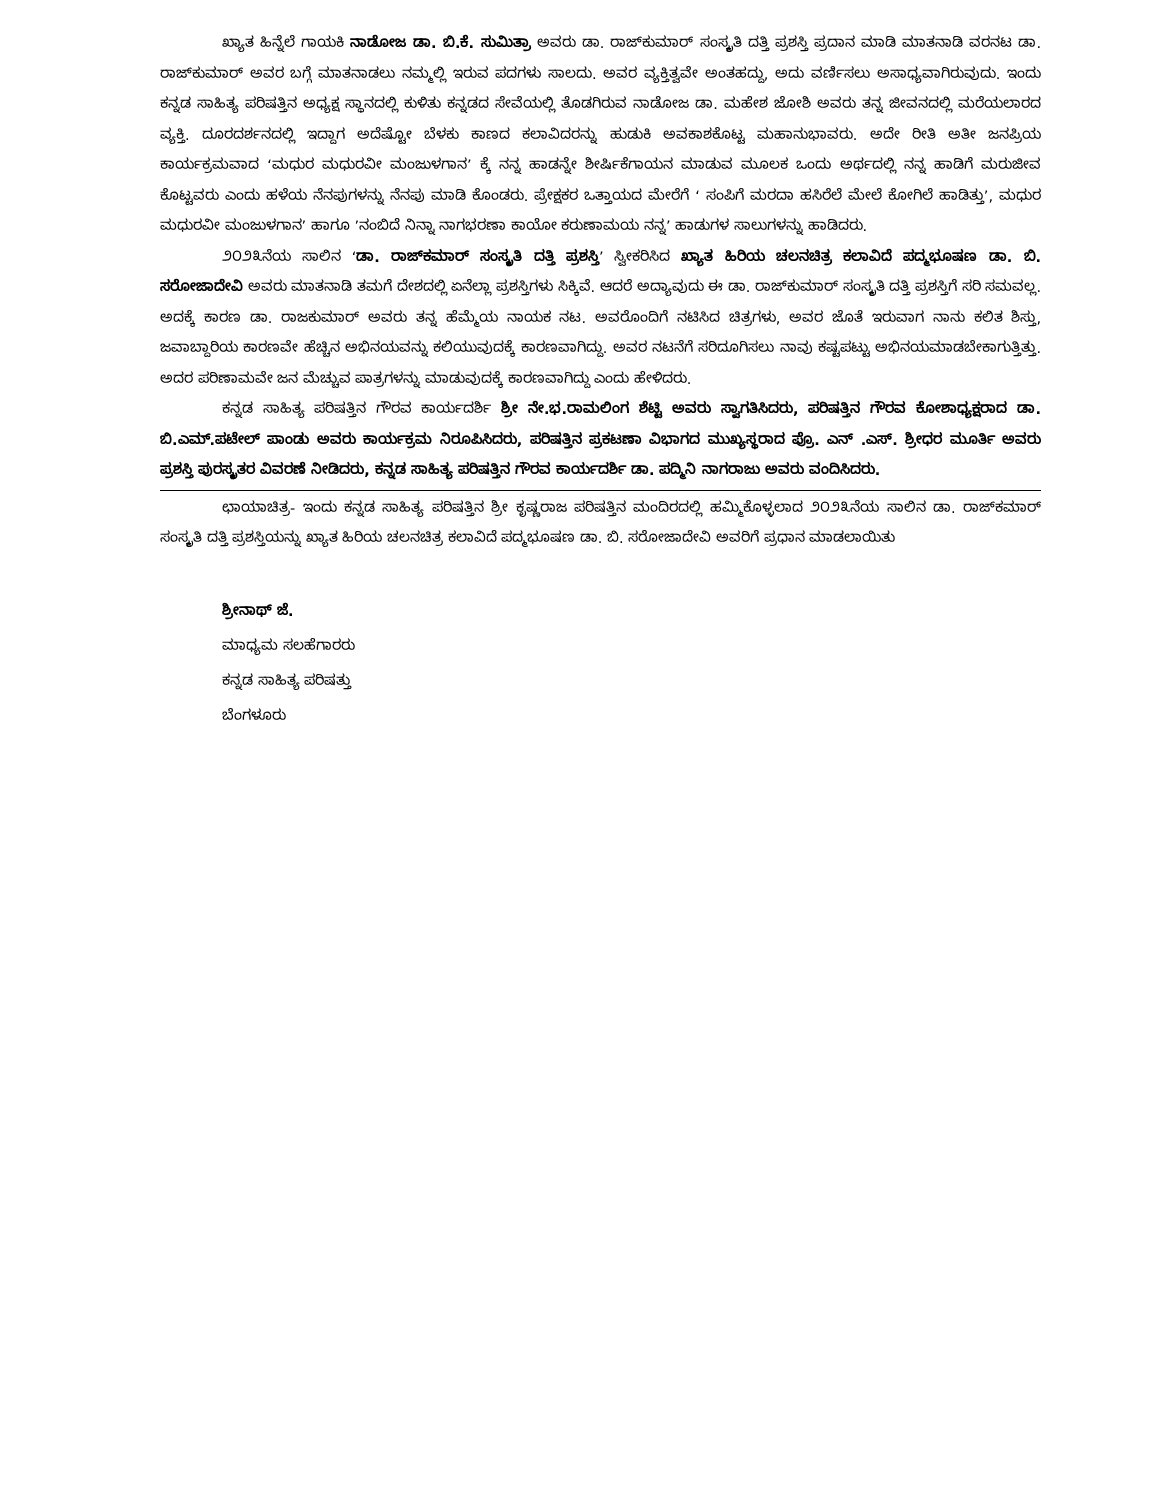ಖ್ಯಾತ ಹಿನ್ನೆಲೆ ಗಾಯಕಿ ನಾಡೋಜ ಡಾ. ಬಿ.ಕೆ. ಸುಮಿತ್ರಾ ಅವರು ಡಾ. ರಾಜ್‌ಕುಮಾರ್ ಸಂಸ್ಕೃತಿ ದತ್ತಿ ಪ್ರಶಸ್ತಿ ಪ್ರದಾನ ಮಾಡಿ ಮಾತನಾಡಿ ವರನಟ ಡಾ. ರಾಜ್‌ಕುಮಾರ್ ಅವರ ಬಗ್ಗೆ ಮಾತನಾಡಲು ನಮ್ಮಲ್ಲಿ ಇರುವ ಪದಗಳು ಸಾಲದು. ಅವರ ವ್ಯಕ್ತಿತ್ವವೇ ಅಂತಹದ್ದು, ಅದು ವರ್ಣಿಸಲು ಅಸಾಧ್ಯವಾಗಿರುವುದು. ಇಂದು ಕನ್ನಡ ಸಾಹಿತ್ಯ ಪರಿಷತ್ತಿನ ಅಧ್ಯಕ್ಷ ಸ್ಥಾನದಲ್ಲಿ ಕುಳಿತು ಕನ್ನಡದ ಸೇವೆಯಲ್ಲಿ ತೊಡಗಿರುವ ನಾಡೋಜ ಡಾ. ಮಹೇಶ ಜೋಶಿ ಅವರು ತನ್ನ ಜೀವನದಲ್ಲಿ ಮರೆಯಲಾರದ ವ್ಯಕ್ತಿ. ದೂರದರ್ಶನದಲ್ಲಿ ಇದ್ದಾಗ ಅದೆಷ್ಟೋ ಬೆಳಕು ಕಾಣದ ಕಲಾವಿದರನ್ನು ಹುಡುಕಿ ಅವಕಾಶಕೊಟ್ಟ ಮಹಾನುಭಾವರು. ಅದೇ ರೀತಿ ಅತೀ ಜನಪ್ರಿಯ ಕಾರ್ಯಕ್ರಮವಾದ ‘ಮಧುರ ಮಧುರವೀ ಮಂಜುಳಗಾನ’ ಕ್ಕೆ ನನ್ನ ಹಾಡನ್ನೇ ಶೀರ್ಷಿಕೆಗಾಯನ ಮಾಡುವ ಮೂಲಕ ಒಂದು ಅರ್ಥದಲ್ಲಿ ನನ್ನ ಹಾಡಿಗೆ ಮರುಜೀವ ಕೊಟ್ಟವರು ಎಂದು ಹಳೆಯ ನೆನಪುಗಳನ್ನು ನೆನಪು ಮಾಡಿ ಕೊಂಡರು. ಪ್ರೇಕ್ಷಕರ ಒತ್ತಾಯದ ಮೇರೆಗೆ ‘ ಸಂಪಿಗೆ ಮರದಾ ಹಸಿರೆಲೆ ಮೇಲೆ ಕೋಗಿಲೆ ಹಾಡಿತ್ತು’, ಮಧುರ ಮಧುರವೀ ಮಂಜುಳಗಾನ’ ಹಾಗೂ ’ನಂಬಿದೆ ನಿನ್ನಾ ನಾಗಭರಣಾ ಕಾಯೋ ಕರುಣಾಮಯ ನನ್ನ’ ಹಾಡುಗಳ ಸಾಲುಗಳನ್ನು ಹಾಡಿದರು.
೨೦೨೩ನೆಯ ಸಾಲಿನ ‘ಡಾ. ರಾಜ್‌ಕಮಾರ್ ಸಂಸ್ಕೃತಿ ದತ್ತಿ ಪ್ರಶಸ್ತಿ’ ಸ್ವೀಕರಿಸಿದ ಖ್ಯಾತ ಹಿರಿಯ ಚಲನಚಿತ್ರ ಕಲಾವಿದೆ ಪದ್ಮಭೂಷಣ ಡಾ. ಬಿ. ಸರೋಜಾದೇವಿ ಅವರು ಮಾತನಾಡಿ ತಮಗೆ ದೇಶದಲ್ಲಿ ಏನೆಲ್ಲಾ ಪ್ರಶಸ್ತಿಗಳು ಸಿಕ್ಕಿವೆ. ಆದರೆ ಅದ್ಯಾವುದು ಈ ಡಾ. ರಾಜ್‌ಕುಮಾರ್ ಸಂಸ್ಕೃತಿ ದತ್ತಿ ಪ್ರಶಸ್ತಿಗೆ ಸರಿ ಸಮವಲ್ಲ. ಅದಕ್ಕೆ ಕಾರಣ ಡಾ. ರಾಜಕುಮಾರ್ ಅವರು ತನ್ನ ಹೆಮ್ಮೆಯ ನಾಯಕ ನಟ. ಅವರೊಂದಿಗೆ ನಟಿಸಿದ ಚಿತ್ರಗಳು, ಅವರ ಜೊತೆ ಇರುವಾಗ ನಾನು ಕಲಿತ ಶಿಸ್ತು, ಜವಾಬ್ದಾರಿಯ ಕಾರಣವೇ ಹೆಚ್ಚಿನ ಅಭಿನಯವನ್ನು ಕಲಿಯುವುದಕ್ಕೆ ಕಾರಣವಾಗಿದ್ದು. ಅವರ ನಟನೆಗೆ ಸರಿದೂಗಿಸಲು ನಾವು ಕಷ್ಟಪಟ್ಟು ಅಭಿನಯಮಾಡಬೇಕಾಗುತ್ತಿತ್ತು. ಅದರ ಪರಿಣಾಮವೇ ಜನ ಮೆಚ್ಚುವ ಪಾತ್ರಗಳನ್ನು ಮಾಡುವುದಕ್ಕೆ ಕಾರಣವಾಗಿದ್ದು ಎಂದು ಹೇಳಿದರು.
ಕನ್ನಡ ಸಾಹಿತ್ಯ ಪರಿಷತ್ತಿನ ಗೌರವ ಕಾರ್ಯದರ್ಶಿ ಶ್ರೀ ನೇ.ಭ.ರಾಮಲಿಂಗ ಶೆಟ್ಟಿ ಅವರು ಸ್ವಾಗತಿಸಿದರು, ಪರಿಷತ್ತಿನ ಗೌರವ ಕೋಶಾಧ್ಯಕ್ಷರಾದ ಡಾ. ಬಿ.ಎಮ್.ಪಟೇಲ್ ಪಾಂಡು ಅವರು ಕಾರ್ಯಕ್ರಮ ನಿರೂಪಿಸಿದರು, ಪರಿಷತ್ತಿನ ಪ್ರಕಟಣಾ ವಿಭಾಗದ ಮುಖ್ಯಸ್ಥರಾದ ಪ್ರೊ. ಎನ್ .ಎಸ್. ಶ್ರೀಧರ ಮೂರ್ತಿ ಅವರು ಪ್ರಶಸ್ತಿ ಪುರಸ್ಕೃತರ ವಿವರಣೆ ನೀಡಿದರು, ಕನ್ನಡ ಸಾಹಿತ್ಯ ಪರಿಷತ್ತಿನ ಗೌರವ ಕಾರ್ಯದರ್ಶಿ ಡಾ. ಪದ್ಮಿನಿ ನಾಗರಾಜು ಅವರು ವಂದಿಸಿದರು.
ಛಾಯಾಚಿತ್ರ- ಇಂದು ಕನ್ನಡ ಸಾಹಿತ್ಯ ಪರಿಷತ್ತಿನ ಶ್ರೀ ಕೃಷ್ಣರಾಜ ಪರಿಷತ್ತಿನ ಮಂದಿರದಲ್ಲಿ ಹಮ್ಮಿಕೊಳ್ಳಲಾದ ೨೦೨೩ನೆಯ ಸಾಲಿನ ಡಾ. ರಾಜ್‌ಕಮಾರ್ ಸಂಸ್ಕೃತಿ ದತ್ತಿ ಪ್ರಶಸ್ತಿಯನ್ನು ಖ್ಯಾತ ಹಿರಿಯ ಚಲನಚಿತ್ರ ಕಲಾವಿದೆ ಪದ್ಮಭೂಷಣ ಡಾ. ಬಿ. ಸರೋಜಾದೇವಿ ಅವರಿಗೆ ಪ್ರಧಾನ ಮಾಡಲಾಯಿತು
ಶ್ರೀನಾಥ್ ಜೆ.
ಮಾಧ್ಯಮ ಸಲಹೆಗಾರರು
ಕನ್ನಡ ಸಾಹಿತ್ಯ ಪರಿಷತ್ತು
ಬೆಂಗಳೂರು